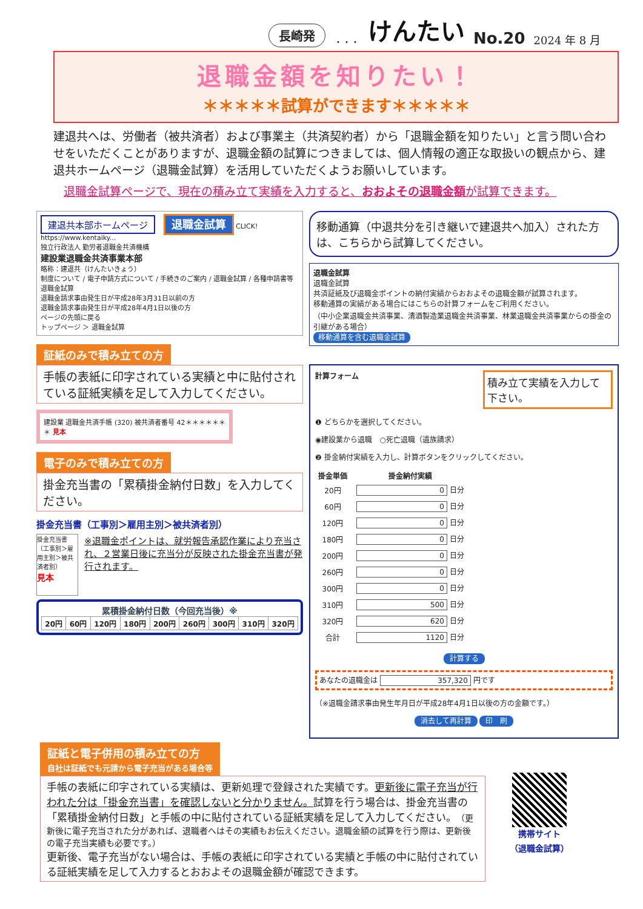長崎発 ・・・ けんたい No.20 2024 年 8 月
退職金額を知りたい！
＊＊＊＊＊試算ができます＊＊＊＊＊
建退共へは、労働者（被共済者）および事業主（共済契約者）から「退職金額を知りたい」と言う問い合わせをいただくことがありますが、退職金額の試算につきましては、個人情報の適正な取扱いの観点から、建退共ホームページ（退職金試算）を活用していただくようお願いしています。
退職金試算ページで、現在の積み立て実績を入力すると、おおよその退職金額が試算できます。
建退共本部ホームページ
退職金試算 CLICK!
https://www.kentaiky...
独立行政法人 勤労者退職金共済機構
建設業退職金共済事業本部
略称：建退共（けんたいきょう）
制度について / 電子申請方式について / 手続きのご案内 / 退職金試算 / 各種申請書等
退職金試算
退職金請求事由発生日が平成28年3月31日以前の方
退職金請求事由発生日が平成28年4月1日以後の方
ページの先頭に戻る
トップページ ＞ 退職金試算
証紙のみで積み立ての方
手帳の表紙に印字されている実績と中に貼付されている証紙実績を足して入力してください。
建設業 退職金共済手帳 (320) 被共済者番号 42＊＊＊＊＊＊＊ 見本
電子のみで積み立ての方
掛金充当書の「累積掛金納付日数」を入力してください。
掛金充当書（工事別＞雇用主別＞被共済者別）
掛金充当書（工事別＞雇用主別＞被共済者別）
見本
※退職金ポイントは、就労報告承認作業により充当され、２営業日後に充当分が反映された掛金充当書が発行されます。
累積掛金納付日数（今回充当後）※
| 20円 | 60円 | 120円 | 180円 | 200円 | 260円 | 300円 | 310円 | 320円 |
| --- | --- | --- | --- | --- | --- | --- | --- | --- |
移動通算（中退共分を引き継いで建退共へ加入）された方は、こちらから試算してください。
退職金試算
退職金試算
共済証紙及び退職金ポイントの納付実績からおおよその退職金額が試算されます。
移動通算の実績がある場合にはこちらの計算フォームをご利用ください。
（中小企業退職金共済事業、清酒製造業退職金共済事業、林業退職金共済事業からの掛金の引継がある場合）
移動通算を含む退職金試算
計算フォーム
積み立て実績を入力して下さい。
❶ どちらかを選択してください。
◉建設業から退職　○死亡退職（遺族請求）
❷ 掛金納付実績を入力し、計算ボタンをクリックしてください。
| 掛金単価 | 掛金納付実績 |
| --- | --- |
| 20円 | 0 日分 |
| 60円 | 0 日分 |
| 120円 | 0 日分 |
| 180円 | 0 日分 |
| 200円 | 0 日分 |
| 260円 | 0 日分 |
| 300円 | 0 日分 |
| 310円 | 500 日分 |
| 320円 | 620 日分 |
| 合計 | 1120 日分 |
計算する
あなたの退職金は 357,320 円です
（※退職金請求事由発生年月日が平成28年4月1日以後の方の金額です。）
消去して再計算 印　刷
証紙と電子併用の積み立ての方
自社は証紙でも元請から電子充当がある場合等
手帳の表紙に印字されている実績は、更新処理で登録された実績です。更新後に電子充当が行われた分は「掛金充当書」を確認しないと分かりません。試算を行う場合は、掛金充当書の「累積掛金納付日数」と手帳の中に貼付されている証紙実績を足して入力してください。（更新後に電子充当された分があれば、退職者へはその実績もお伝えください。退職金額の試算を行う際は、更新後の電子充当実績も必要です。）
更新後、電子充当がない場合は、手帳の表紙に印字されている実績と手帳の中に貼付されている証紙実績を足して入力するとおおよその退職金額が確認できます。
携帯サイト
（退職金試算）